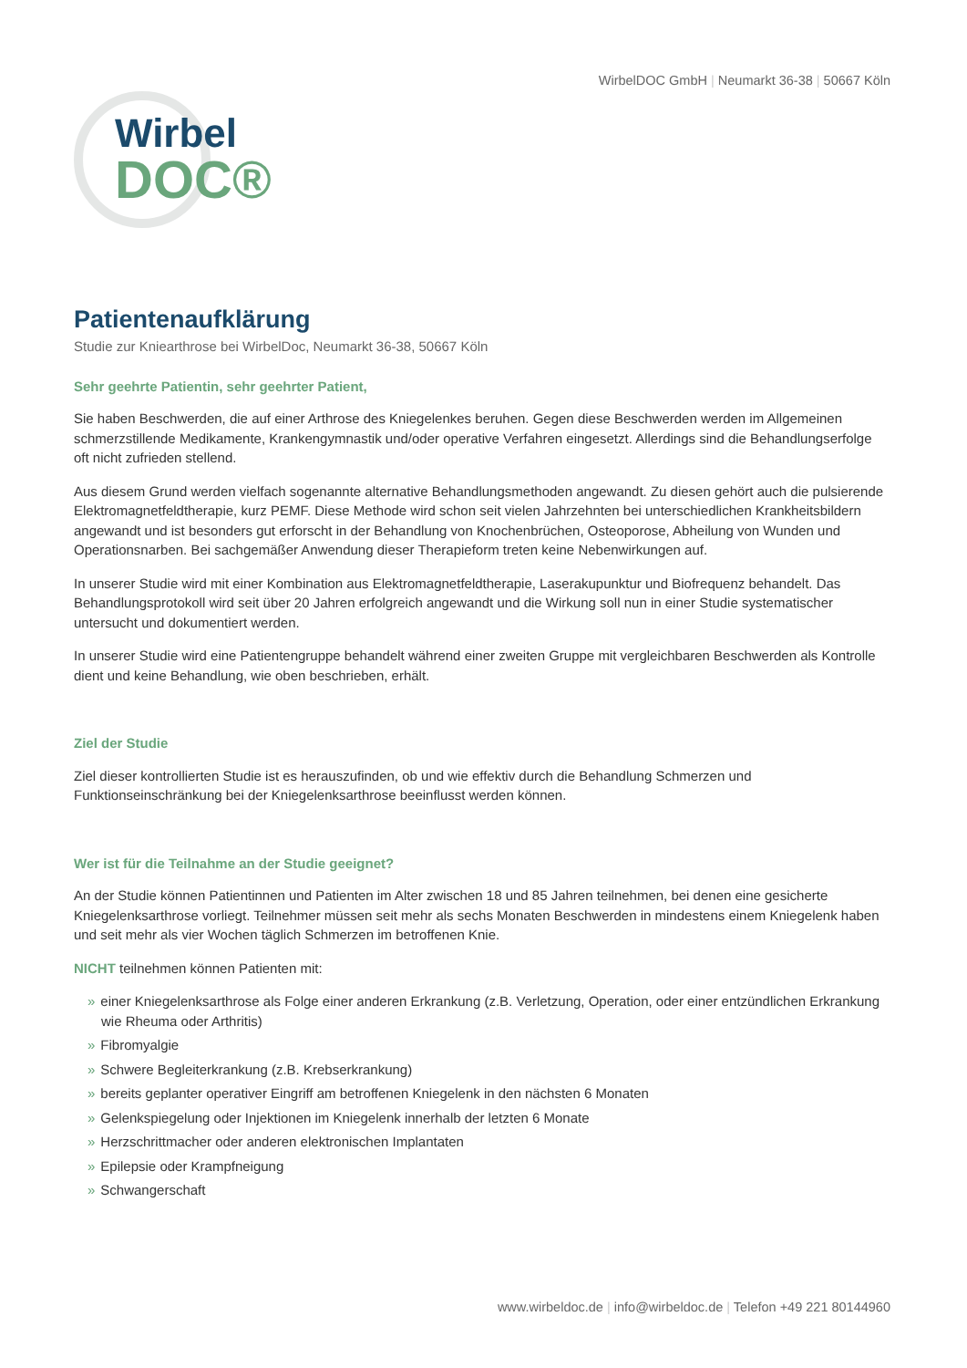WirbelDOC GmbH | Neumarkt 36-38 | 50667 Köln
Wirbel
DOC®
Patientenaufklärung
Studie zur Kniearthrose bei WirbelDoc, Neumarkt 36-38, 50667 Köln
Sehr geehrte Patientin, sehr geehrter Patient,
Sie haben Beschwerden, die auf einer Arthrose des Kniegelenkes beruhen. Gegen diese Beschwerden werden im Allgemeinen schmerzstillende Medikamente, Krankengymnastik und/oder operative Verfahren eingesetzt. Allerdings sind die Behandlungserfolge oft nicht zufrieden stellend.
Aus diesem Grund werden vielfach sogenannte alternative Behandlungsmethoden angewandt. Zu diesen gehört auch die pulsierende Elektromagnetfeldtherapie, kurz PEMF. Diese Methode wird schon seit vielen Jahrzehnten bei unterschiedlichen Krankheitsbildern angewandt und ist besonders gut erforscht in der Behandlung von Knochenbrüchen, Osteoporose, Abheilung von Wunden und Operationsnarben. Bei sachgemäßer Anwendung dieser Therapieform treten keine Nebenwirkungen auf.
In unserer Studie wird mit einer Kombination aus Elektromagnetfeldtherapie, Laserakupunktur und Biofrequenz behandelt. Das Behandlungsprotokoll wird seit über 20 Jahren erfolgreich angewandt und die Wirkung soll nun in einer Studie systematischer untersucht und dokumentiert werden.
In unserer Studie wird eine Patientengruppe behandelt während einer zweiten Gruppe mit vergleichbaren Beschwerden als Kontrolle dient und keine Behandlung, wie oben beschrieben, erhält.
Ziel der Studie
Ziel dieser kontrollierten Studie ist es herauszufinden, ob und wie effektiv durch die Behandlung Schmerzen und Funktionseinschränkung bei der Kniegelenksarthrose beeinflusst werden können.
Wer ist für die Teilnahme an der Studie geeignet?
An der Studie können Patientinnen und Patienten im Alter zwischen 18 und 85 Jahren teilnehmen, bei denen eine gesicherte Kniegelenksarthrose vorliegt. Teilnehmer müssen seit mehr als sechs Monaten Beschwerden in mindestens einem Kniegelenk haben und seit mehr als vier Wochen täglich Schmerzen im betroffenen Knie.
NICHT teilnehmen können Patienten mit:
» einer Kniegelenksarthrose als Folge einer anderen Erkrankung (z.B. Verletzung, Operation, oder einer entzündlichen Erkrankung wie Rheuma oder Arthritis)
» Fibromyalgie
» Schwere Begleiterkrankung (z.B. Krebserkrankung)
» bereits geplanter operativer Eingriff am betroffenen Kniegelenk in den nächsten 6 Monaten
» Gelenkspiegelung oder Injektionen im Kniegelenk innerhalb der letzten 6 Monate
» Herzschrittmacher oder anderen elektronischen Implantaten
» Epilepsie oder Krampfneigung
» Schwangerschaft
www.wirbeldoc.de | info@wirbeldoc.de | Telefon +49 221 80144960